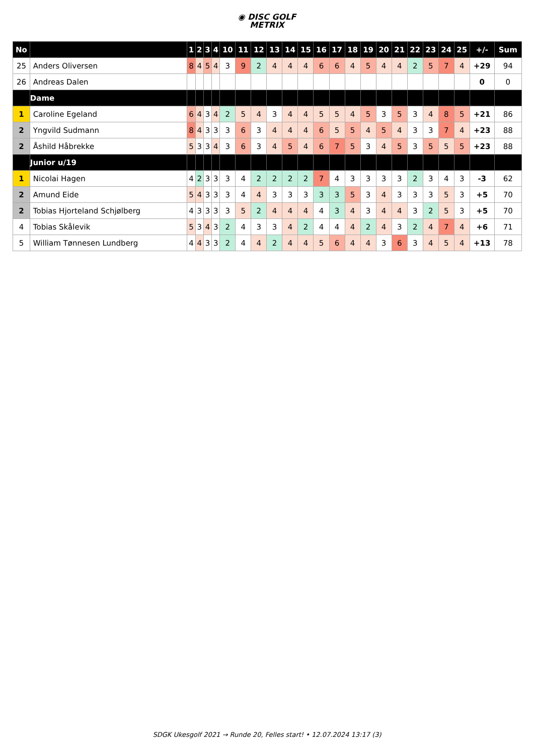◉ DISC GOLF
METRIX
| No | | 1 | 2 | 3 | 4 | 10 | 11 | 12 | 13 | 14 | 15 | 16 | 17 | 18 | 19 | 20 | 21 | 22 | 23 | 24 | 25 | +/- | Sum |
| --- | --- | --- | --- | --- | --- | --- | --- | --- | --- | --- | --- | --- | --- | --- | --- | --- | --- | --- | --- | --- | --- | --- | --- |
| 25 | Anders Oliversen | 8 | 4 | 5 | 4 | 3 | 9 | 2 | 4 | 4 | 4 | 6 | 6 | 4 | 5 | 4 | 4 | 2 | 5 | 7 | 4 | +29 | 94 |
| 26 | Andreas Dalen | | | | | | | | | | | | | | | | | | | | | 0 | 0 |
| | Dame | | | | | | | | | | | | | | | | | | | | | | |
| 1 | Caroline Egeland | 6 | 4 | 3 | 4 | 2 | 5 | 4 | 3 | 4 | 4 | 5 | 5 | 4 | 5 | 3 | 5 | 3 | 4 | 8 | 5 | +21 | 86 |
| 2 | Yngvild Sudmann | 8 | 4 | 3 | 3 | 3 | 6 | 3 | 4 | 4 | 4 | 6 | 5 | 5 | 4 | 5 | 4 | 3 | 3 | 7 | 4 | +23 | 88 |
| 2 | Åshild Håbrekke | 5 | 3 | 3 | 4 | 3 | 6 | 3 | 4 | 5 | 4 | 6 | 7 | 5 | 3 | 4 | 5 | 3 | 5 | 5 | 5 | +23 | 88 |
| | Junior u/19 | | | | | | | | | | | | | | | | | | | | | | |
| 1 | Nicolai Hagen | 4 | 2 | 3 | 3 | 3 | 4 | 2 | 2 | 2 | 2 | 7 | 4 | 3 | 3 | 3 | 3 | 2 | 3 | 4 | 3 | -3 | 62 |
| 2 | Amund Eide | 5 | 4 | 3 | 3 | 3 | 4 | 4 | 3 | 3 | 3 | 3 | 3 | 5 | 3 | 4 | 3 | 3 | 3 | 5 | 3 | +5 | 70 |
| 2 | Tobias Hjorteland Schjølberg | 4 | 3 | 3 | 3 | 3 | 5 | 2 | 4 | 4 | 4 | 4 | 3 | 4 | 3 | 4 | 4 | 3 | 2 | 5 | 3 | +5 | 70 |
| 4 | Tobias Skålevik | 5 | 3 | 4 | 3 | 2 | 4 | 3 | 3 | 4 | 2 | 4 | 4 | 4 | 2 | 4 | 3 | 2 | 4 | 7 | 4 | +6 | 71 |
| 5 | William Tønnesen Lundberg | 4 | 4 | 3 | 3 | 2 | 4 | 4 | 2 | 4 | 4 | 5 | 6 | 4 | 4 | 3 | 6 | 3 | 4 | 5 | 4 | +13 | 78 |
SDGK Ukesgolf 2021 → Runde 20, Felles start! • 12.07.2024 13:17 (3)